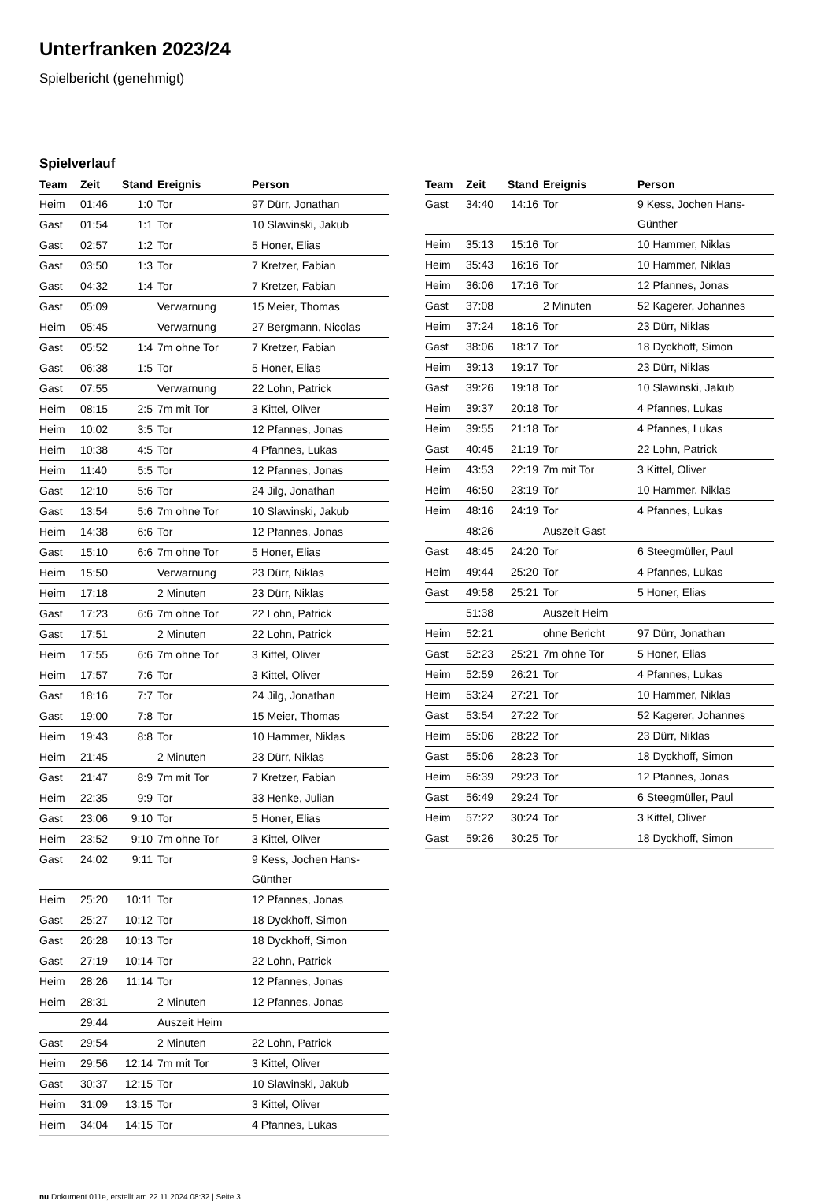Unterfranken 2023/24
Spielbericht (genehmigt)
Spielverlauf
| Team | Zeit | Stand | Ereignis | Person |
| --- | --- | --- | --- | --- |
| Heim | 01:46 | 1:0 | Tor | 97 Dürr, Jonathan |
| Gast | 01:54 | 1:1 | Tor | 10 Slawinski, Jakub |
| Gast | 02:57 | 1:2 | Tor | 5 Honer, Elias |
| Gast | 03:50 | 1:3 | Tor | 7 Kretzer, Fabian |
| Gast | 04:32 | 1:4 | Tor | 7 Kretzer, Fabian |
| Gast | 05:09 | | Verwarnung | 15 Meier, Thomas |
| Heim | 05:45 | | Verwarnung | 27 Bergmann, Nicolas |
| Gast | 05:52 | 1:4 | 7m ohne Tor | 7 Kretzer, Fabian |
| Gast | 06:38 | 1:5 | Tor | 5 Honer, Elias |
| Gast | 07:55 | | Verwarnung | 22 Lohn, Patrick |
| Heim | 08:15 | 2:5 | 7m mit Tor | 3 Kittel, Oliver |
| Heim | 10:02 | 3:5 | Tor | 12 Pfannes, Jonas |
| Heim | 10:38 | 4:5 | Tor | 4 Pfannes, Lukas |
| Heim | 11:40 | 5:5 | Tor | 12 Pfannes, Jonas |
| Gast | 12:10 | 5:6 | Tor | 24 Jilg, Jonathan |
| Gast | 13:54 | 5:6 | 7m ohne Tor | 10 Slawinski, Jakub |
| Heim | 14:38 | 6:6 | Tor | 12 Pfannes, Jonas |
| Gast | 15:10 | 6:6 | 7m ohne Tor | 5 Honer, Elias |
| Heim | 15:50 | | Verwarnung | 23 Dürr, Niklas |
| Heim | 17:18 | | 2 Minuten | 23 Dürr, Niklas |
| Gast | 17:23 | 6:6 | 7m ohne Tor | 22 Lohn, Patrick |
| Gast | 17:51 | | 2 Minuten | 22 Lohn, Patrick |
| Heim | 17:55 | 6:6 | 7m ohne Tor | 3 Kittel, Oliver |
| Heim | 17:57 | 7:6 | Tor | 3 Kittel, Oliver |
| Gast | 18:16 | 7:7 | Tor | 24 Jilg, Jonathan |
| Gast | 19:00 | 7:8 | Tor | 15 Meier, Thomas |
| Heim | 19:43 | 8:8 | Tor | 10 Hammer, Niklas |
| Heim | 21:45 | | 2 Minuten | 23 Dürr, Niklas |
| Gast | 21:47 | 8:9 | 7m mit Tor | 7 Kretzer, Fabian |
| Heim | 22:35 | 9:9 | Tor | 33 Henke, Julian |
| Gast | 23:06 | 9:10 | Tor | 5 Honer, Elias |
| Heim | 23:52 | 9:10 | 7m ohne Tor | 3 Kittel, Oliver |
| Gast | 24:02 | 9:11 | Tor | 9 Kess, Jochen Hans- Günther |
| Heim | 25:20 | 10:11 | Tor | 12 Pfannes, Jonas |
| Gast | 25:27 | 10:12 | Tor | 18 Dyckhoff, Simon |
| Gast | 26:28 | 10:13 | Tor | 18 Dyckhoff, Simon |
| Gast | 27:19 | 10:14 | Tor | 22 Lohn, Patrick |
| Heim | 28:26 | 11:14 | Tor | 12 Pfannes, Jonas |
| Heim | 28:31 | | 2 Minuten | 12 Pfannes, Jonas |
| | 29:44 | | Auszeit Heim | |
| Gast | 29:54 | | 2 Minuten | 22 Lohn, Patrick |
| Heim | 29:56 | 12:14 | 7m mit Tor | 3 Kittel, Oliver |
| Gast | 30:37 | 12:15 | Tor | 10 Slawinski, Jakub |
| Heim | 31:09 | 13:15 | Tor | 3 Kittel, Oliver |
| Heim | 34:04 | 14:15 | Tor | 4 Pfannes, Lukas |
| Team | Zeit | Stand | Ereignis | Person |
| --- | --- | --- | --- | --- |
| Gast | 34:40 | 14:16 | Tor | 9 Kess, Jochen Hans- Günther |
| Heim | 35:13 | 15:16 | Tor | 10 Hammer, Niklas |
| Heim | 35:43 | 16:16 | Tor | 10 Hammer, Niklas |
| Heim | 36:06 | 17:16 | Tor | 12 Pfannes, Jonas |
| Gast | 37:08 | | 2 Minuten | 52 Kagerer, Johannes |
| Heim | 37:24 | 18:16 | Tor | 23 Dürr, Niklas |
| Gast | 38:06 | 18:17 | Tor | 18 Dyckhoff, Simon |
| Heim | 39:13 | 19:17 | Tor | 23 Dürr, Niklas |
| Gast | 39:26 | 19:18 | Tor | 10 Slawinski, Jakub |
| Heim | 39:37 | 20:18 | Tor | 4 Pfannes, Lukas |
| Heim | 39:55 | 21:18 | Tor | 4 Pfannes, Lukas |
| Gast | 40:45 | 21:19 | Tor | 22 Lohn, Patrick |
| Heim | 43:53 | 22:19 | 7m mit Tor | 3 Kittel, Oliver |
| Heim | 46:50 | 23:19 | Tor | 10 Hammer, Niklas |
| Heim | 48:16 | 24:19 | Tor | 4 Pfannes, Lukas |
| | 48:26 | | Auszeit Gast | |
| Gast | 48:45 | 24:20 | Tor | 6 Steegmüller, Paul |
| Heim | 49:44 | 25:20 | Tor | 4 Pfannes, Lukas |
| Gast | 49:58 | 25:21 | Tor | 5 Honer, Elias |
| | 51:38 | | Auszeit Heim | |
| Heim | 52:21 | | ohne Bericht | 97 Dürr, Jonathan |
| Gast | 52:23 | 25:21 | 7m ohne Tor | 5 Honer, Elias |
| Heim | 52:59 | 26:21 | Tor | 4 Pfannes, Lukas |
| Heim | 53:24 | 27:21 | Tor | 10 Hammer, Niklas |
| Gast | 53:54 | 27:22 | Tor | 52 Kagerer, Johannes |
| Heim | 55:06 | 28:22 | Tor | 23 Dürr, Niklas |
| Gast | 55:06 | 28:23 | Tor | 18 Dyckhoff, Simon |
| Heim | 56:39 | 29:23 | Tor | 12 Pfannes, Jonas |
| Gast | 56:49 | 29:24 | Tor | 6 Steegmüller, Paul |
| Heim | 57:22 | 30:24 | Tor | 3 Kittel, Oliver |
| Gast | 59:26 | 30:25 | Tor | 18 Dyckhoff, Simon |
nu.Dokument 011e, erstellt am 22.11.2024 08:32 | Seite 3